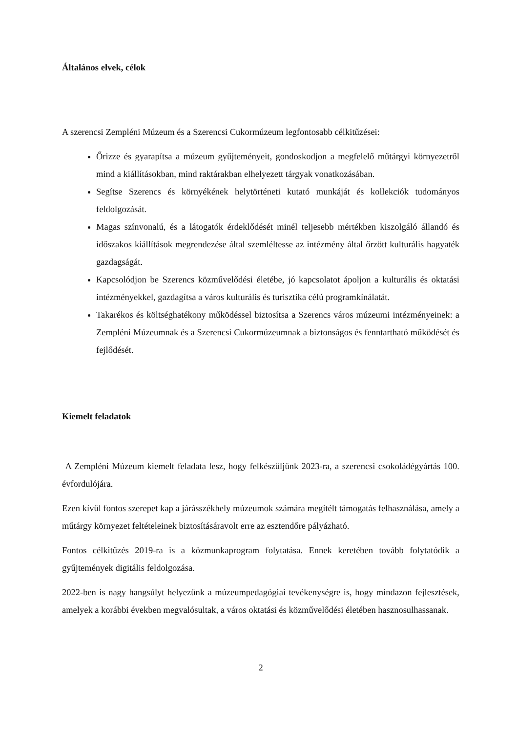Általános elvek, célok
A szerencsi Zempléni Múzeum és a Szerencsi Cukormúzeum legfontosabb célkitűzései:
Őrizze és gyarapítsa a múzeum gyűjteményeit, gondoskodjon a megfelelő műtárgyi környezetről mind a kiállításokban, mind raktárakban elhelyezett tárgyak vonatkozásában.
Segítse Szerencs és környékének helytörténeti kutató munkáját és kollekciók tudományos feldolgozását.
Magas színvonalú, és a látogatók érdeklődését minél teljesebb mértékben kiszolgáló állandó és időszakos kiállítások megrendezése által szemléltesse az intézmény által őrzött kulturális hagyaték gazdagságát.
Kapcsolódjon be Szerencs közművelődési életébe, jó kapcsolatot ápoljon a kulturális és oktatási intézményekkel, gazdagítsa a város kulturális és turisztika célú programkínálatát.
Takarékos és költséghatékony működéssel biztosítsa a Szerencs város múzeumi intézményeinek: a Zempléni Múzeumnak és a Szerencsi Cukormúzeumnak a biztonságos és fenntartható működését és fejlődését.
Kiemelt feladatok
A Zempléni Múzeum kiemelt feladata lesz, hogy felkészüljünk 2023-ra, a szerencsi csokoládégyártás 100. évfordulójára.
Ezen kívül fontos szerepet kap a járásszékhely múzeumok számára megítélt támogatás felhasználása, amely a műtárgy környezet feltételeinek biztosításáravolt erre az esztendőre pályázható.
Fontos célkitűzés 2019-ra is a közmunkaprogram folytatása. Ennek keretében tovább folytatódik a gyűjtemények digitális feldolgozása.
2022-ben is nagy hangsúlyt helyezünk a múzeumpedagógiai tevékenységre is, hogy mindazon fejlesztések, amelyek a korábbi években megvalósultak, a város oktatási és közművelődési életében hasznosulhassanak.
2